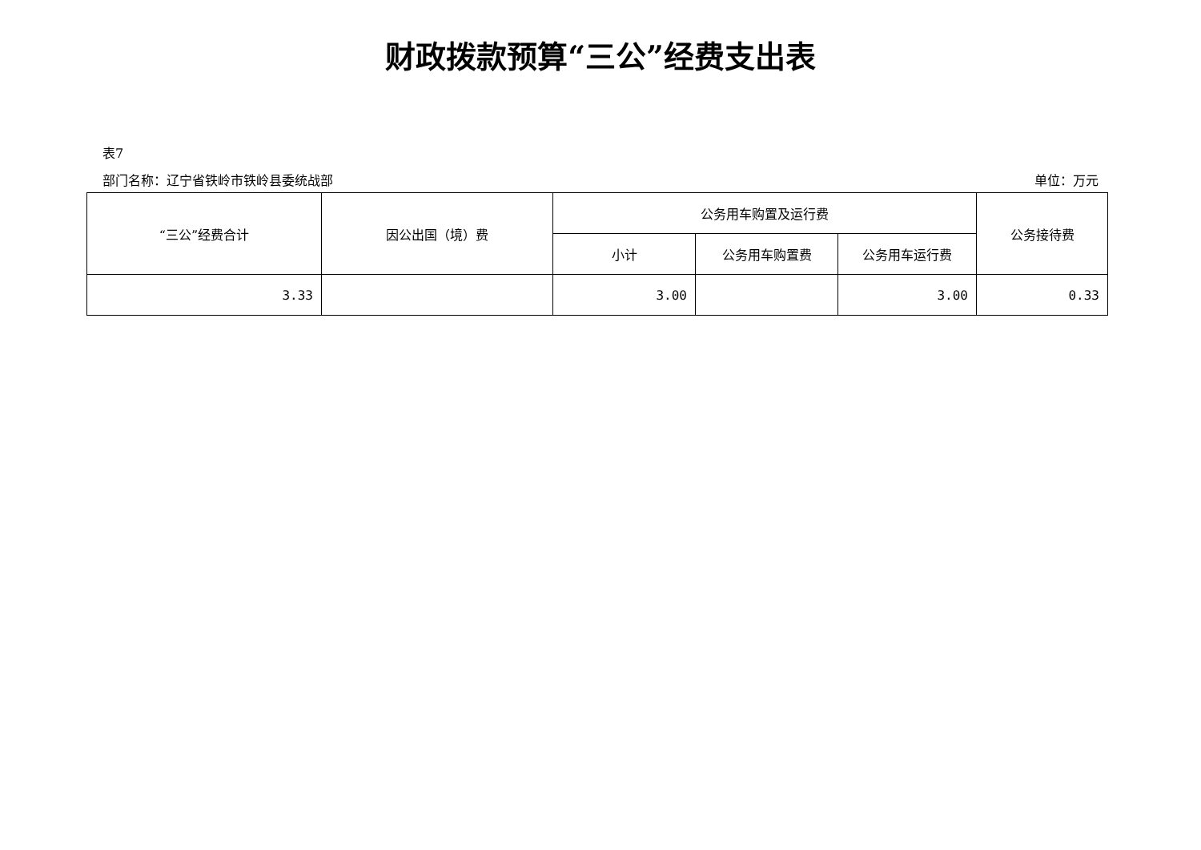财政拨款预算“三公”经费支出表
表7
部门名称：辽宁省铁岭市铁岭县委统战部 单位：万元
| “三公”经费合计 | 因公出国（境）费 | 公务用车购置及运行费 | | | 公务接待费 |
| --- | --- | --- | --- | --- | --- |
| | | 小计 | 公务用车购置费 | 公务用车运行费 | |
| 3.33 | | 3.00 | | 3.00 | 0.33 |